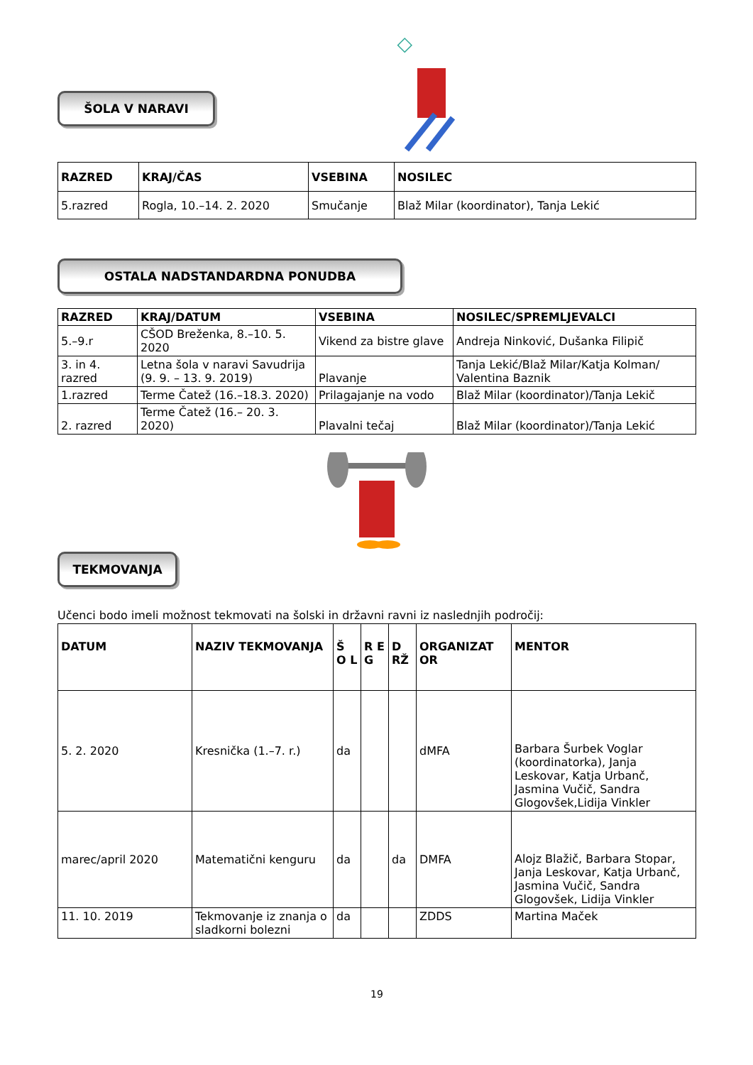◇
ŠOLA V NARAVI
| RAZRED | KRAJ/ČAS | VSEBINA | NOSILEC |
| --- | --- | --- | --- |
| 5.razred | Rogla, 10.–14. 2. 2020 | Smučanje | Blaž Milar (koordinator), Tanja Lekić |
OSTALA NADSTANDARDNA PONUDBA
| RAZRED | KRAJ/DATUM | VSEBINA | NOSILEC/SPREMLJEVALCI |
| --- | --- | --- | --- |
| 5.–9.r | CŠOD Breženka, 8.–10. 5. 2020 | Vikend za bistre glave | Andreja Ninković, Dušanka Filipič |
| 3. in 4. razred | Letna šola v naravi Savudrija (9. 9. – 13. 9. 2019) | Plavanje | Tanja Lekić/Blaž Milar/Katja Kolman/ Valentina Baznik |
| 1.razred | Terme Čatež (16.–18.3. 2020) | Prilagajanje na vodo | Blaž Milar (koordinator)/Tanja Lekič |
| 2. razred | Terme Čatež (16.– 20. 3. 2020) | Plavalni tečaj | Blaž Milar (koordinator)/Tanja Lekić |
TEKMOVANJA
Učenci bodo imeli možnost tekmovati na šolski in državni ravni iz naslednjih področij:
| DATUM | NAZIV TEKMOVANJA | Š O L | R E G | D RŽ | ORGANIZAT OR | MENTOR |
| --- | --- | --- | --- | --- | --- | --- |
| 5. 2. 2020 | Kresnička (1.–7. r.) | da | | | dMFA | Barbara Šurbek Voglar (koordinatorka), Janja Leskovar, Katja Urbanč, Jasmina Vučič, Sandra Glogovšek,Lidija Vinkler |
| marec/april 2020 | Matematični kenguru | da | | da | DMFA | Alojz Blažič, Barbara Stopar, Janja Leskovar, Katja Urbanč, Jasmina Vučič, Sandra Glogovšek, Lidija Vinkler |
| 11. 10. 2019 | Tekmovanje iz znanja o sladkorni bolezni | da | | | ZDDS | Martina Maček |
19